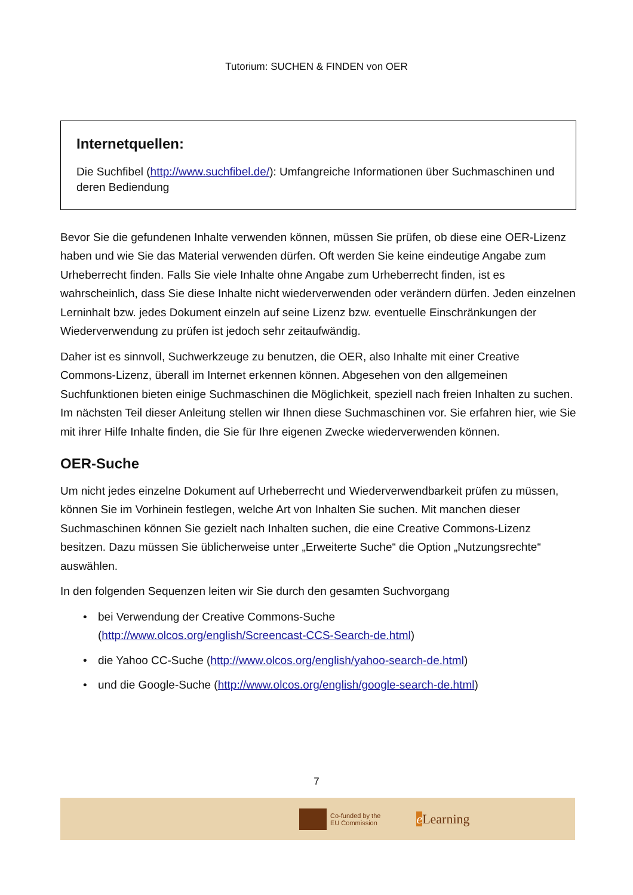Tutorium: SUCHEN & FINDEN von OER
Internetquellen:
Die Suchfibel (http://www.suchfibel.de/): Umfangreiche Informationen über Suchmaschinen und deren Bediendung
Bevor Sie die gefundenen Inhalte verwenden können, müssen Sie prüfen, ob diese eine OER-Lizenz haben und wie Sie das Material verwenden dürfen. Oft werden Sie keine eindeutige Angabe zum Urheberrecht finden. Falls Sie viele Inhalte ohne Angabe zum Urheberrecht finden, ist es wahrscheinlich, dass Sie diese Inhalte nicht wiederverwenden oder verändern dürfen. Jeden einzelnen Lerninhalt bzw. jedes Dokument einzeln auf seine Lizenz bzw. eventuelle Einschränkungen der Wiederverwendung zu prüfen ist jedoch sehr zeitaufwändig.
Daher ist es sinnvoll, Suchwerkzeuge zu benutzen, die OER, also Inhalte mit einer Creative Commons-Lizenz, überall im Internet erkennen können. Abgesehen von den allgemeinen Suchfunktionen bieten einige Suchmaschinen die Möglichkeit, speziell nach freien Inhalten zu suchen.
Im nächsten Teil dieser Anleitung stellen wir Ihnen diese Suchmaschinen vor. Sie erfahren hier, wie Sie mit ihrer Hilfe Inhalte finden, die Sie für Ihre eigenen Zwecke wiederverwenden können.
OER-Suche
Um nicht jedes einzelne Dokument auf Urheberrecht und Wiederverwendbarkeit prüfen zu müssen, können Sie im Vorhinein festlegen, welche Art von Inhalten Sie suchen. Mit manchen dieser Suchmaschinen können Sie gezielt nach Inhalten suchen, die eine Creative Commons-Lizenz besitzen. Dazu müssen Sie üblicherweise unter „Erweiterte Suche“ die Option „Nutzungsrechte“ auswählen.
In den folgenden Sequenzen leiten wir Sie durch den gesamten Suchvorgang
• bei Verwendung der Creative Commons-Suche
(http://www.olcos.org/english/Screencast-CCS-Search-de.html)
• die Yahoo CC-Suche (http://www.olcos.org/english/yahoo-search-de.html)
• und die Google-Suche (http://www.olcos.org/english/google-search-de.html)
7
Co-funded by the
EU Commission
e Learning